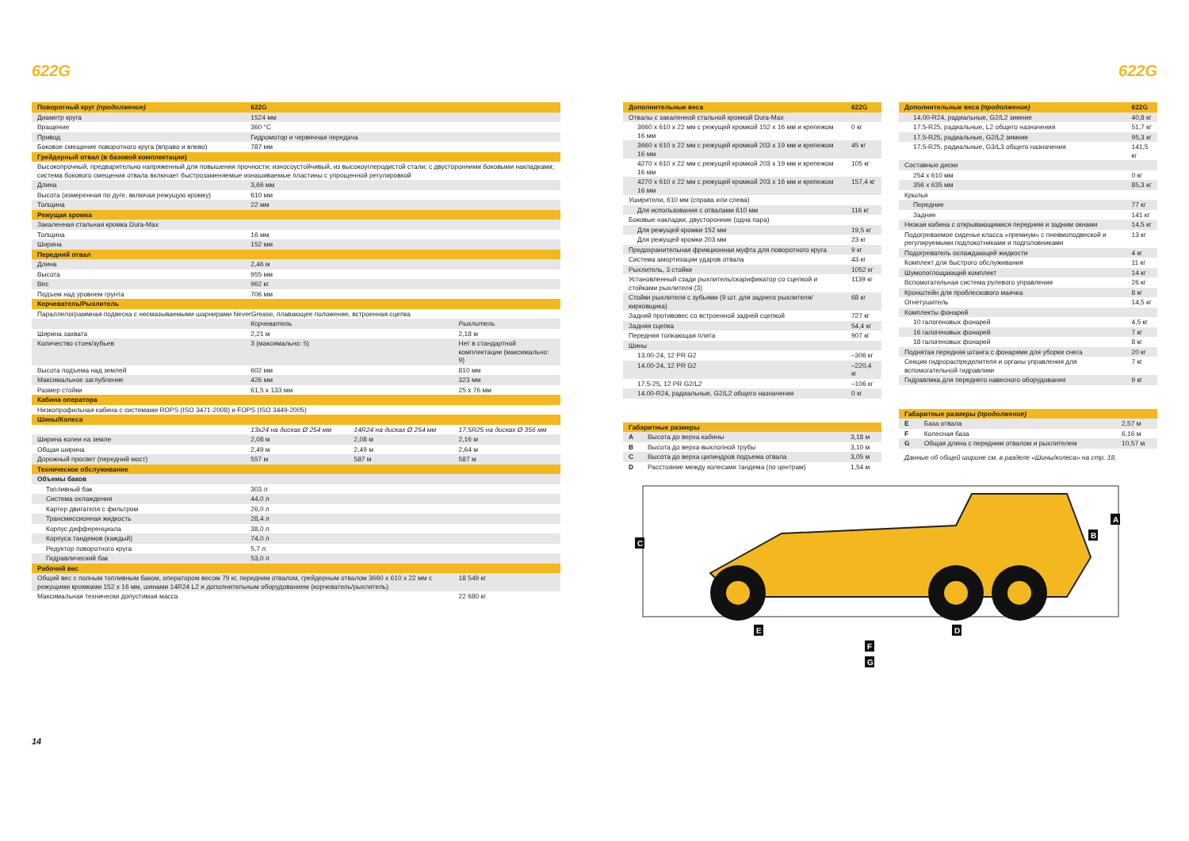622G 622G
| Поворотный круг (продолжение) | 622G | | |
| --- | --- | --- | --- |
| Диаметр круга | 1524 мм | | |
| Вращение | 360 °C | | |
| Привод | Гидромотор и червячная передача | | |
| Боковое смещение поворотного круга (вправо и влево) | 787 мм | | |
| Грейдерный отвал (в базовой комплектации) | | | |
| Высокопрочный, предварительно напряженный для повышения прочности; износоустойчивый, из высокоуглеродистой стали; с двусторонними боковыми накладками; система бокового смещения отвала включает быстрозаменяемые изнашиваемые пластины с упрощенной регулировкой | | | |
| Длина | 3,66 мм | | |
| Высота (измеренная по дуге, включая режущую кромку) | 610 мм | | |
| Толщина | 22 мм | | |
| Режущая кромка | | | |
| Закаленная стальная кромка Dura-Max | | | |
| Толщина | 16 мм | | |
| Ширина | 152 мм | | |
| Передний отвал | | | |
| Длина | 2,46 м | | |
| Высота | 955 мм | | |
| Вес | 962 кг | | |
| Подъем над уровнем грунта | 706 мм | | |
| Корчеватель/Рыхлитель | | | |
| Параллелограммная подвеска с несмазываемыми шарнирами NeverGrease, плавающее положение, встроенная сцепка | | | |
| | Корчеватель | | Рыхлитель |
| Ширина захвата | 2,21 м | | 2,18 м |
| Количество стоек/зубьев | 3 (максимально: 5) | | Нет в стандартной комплектации (максимально: 9) |
| Высота подъема над землей | 602 мм | | 810 мм |
| Максимальное заглубление | 426 мм | | 323 мм |
| Размер стойки | 61,5 x 133 мм | | 25 x 76 мм |
| Кабина оператора | | | |
| Низкопрофильная кабина с системами ROPS (ISO 3471-2008) и FOPS (ISO 3449-2005) | | | |
| Шины/Колеса | | | |
| | 13x24 на дисках Ø 254 мм | 14R24 на дисках Ø 254 мм | 17.5R25 на дисках Ø 356 мм |
| Ширина колеи на земле | 2,08 м | 2,08 м | 2,16 м |
| Общая ширина | 2,49 м | 2,49 м | 2,64 м |
| Дорожный просвет (передний мост) | 557 м | 587 м | 587 м |
| Техническое обслуживание | | | |
| Объемы баков | | | |
| Топливный бак | 303 л | | |
| Система охлаждения | 44,0 л | | |
| Картер двигателя с фильтром | 26,0 л | | |
| Трансмиссионная жидкость | 28,4 л | | |
| Корпус дифференциала | 38,0 л | | |
| Корпуса тандемов (каждый) | 74,0 л | | |
| Редуктор поворотного круга | 5,7 л | | |
| Гидравлический бак | 53,0 л | | |
| Рабочий вес | | | |
| Общий вес с полным топливным баком, оператором весом 79 кг, передним отвалом, грейдерным отвалом 3660 x 610 x 22 мм с режущими кромками 152 x 16 мм, шинами 14R24 L2 и дополнительным оборудованием (корчеватель/рыхлитель) | | | 18 549 кг |
| Максимальная технически допустимая масса | | | 22 680 кг |
14
| Дополнительные веса | 622G |
| --- | --- |
| Отвалы с закаленной стальной кромкой Dura-Max | |
| 3660 x 610 x 22 мм с режущей кромкой 152 x 16 мм и крепежом 16 мм | 0 кг |
| 3660 x 610 x 22 мм с режущей кромкой 203 x 19 мм и крепежом 16 мм | 45 кг |
| 4270 x 610 x 22 мм с режущей кромкой 203 x 19 мм и крепежом 16 мм | 105 кг |
| 4270 x 610 x 22 мм с режущей кромкой 203 x 16 мм и крепежом 16 мм | 157,4 кг |
| Уширители, 610 мм (справа или слева) | |
| Для использования с отвалами 610 мм | 116 кг |
| Боковые накладки, двусторонние (одна пара) | |
| Для режущей кромки 152 мм | 19,5 кг |
| Для режущей кромки 203 мм | 23 кг |
| Предохранительная фрикционная муфта для поворотного круга | 9 кг |
| Система амортизации ударов отвала | 43 кг |
| Рыхлитель, 3 стойки | 1052 кг |
| Установленный сзади рыхлитель/скарификатор со сцепкой и стойками рыхлителя (3) | 1139 кг |
| Стойки рыхлителя с зубьями (9 шт. для заднего рыхлителя/кирковщика) | 68 кг |
| Задний противовес со встроенной задней сцепкой | 727 кг |
| Задняя сцепка | 54,4 кг |
| Передняя толкающая плита | 907 кг |
| Шины | |
| 13.00-24, 12 PR G2 | –306 кг |
| 14.00-24, 12 PR G2 | –220,4 кг |
| 17.5-25, 12 PR G2/L2 | –106 кг |
| 14.00-R24, радиальные, G2/L2 общего назначения | 0 кг |
| Габаритные размеры | | |
| --- | --- | --- |
| A | Высота до верха кабины | 3,18 м |
| B | Высота до верха выхлопной трубы | 3,10 м |
| C | Высота до верха цилиндров подъема отвала | 3,05 м |
| D | Расстояние между колесами тандема (по центрам) | 1,54 м |
| Дополнительные веса (продолжение) | 622G |
| --- | --- |
| 14.00-R24, радиальные, G2/L2 зимние | 40,8 кг |
| 17.5-R25, радиальные, L2 общего назначения | 51,7 кг |
| 17.5-R25, радиальные, G2/L2 зимние | 95,3 кг |
| 17.5-R25, радиальные, G3/L3 общего назначения | 141,5 кг |
| Составные диски | |
| 254 x 610 мм | 0 кг |
| 356 x 635 мм | 85,3 кг |
| Крылья | |
| Передние | 77 кг |
| Задние | 141 кг |
| Низкая кабина с открывающимися передним и задним окнами | 14,5 кг |
| Подогреваемое сиденье класса «премиум» с пневмоподвеской и регулируемыми подлокотниками и подголовниками | 13 кг |
| Подогреватель охлаждающей жидкости | 4 кг |
| Комплект для быстрого обслуживания | 11 кг |
| Шумопоглощающий комплект | 14 кг |
| Вспомогательная система рулевого управления | 26 кг |
| Кронштейн для проблескового маячка | 8 кг |
| Огнетушитель | 14,5 кг |
| Комплекты фонарей | |
| 10 галогеновых фонарей | 4,5 кг |
| 16 галогеновых фонарей | 7 кг |
| 18 галогеновых фонарей | 8 кг |
| Поднятая передняя штанга с фонарями для уборки снега | 20 кг |
| Секция гидрораспределителя и органы управления для вспомогательной гидравлики | 7 кг |
| Гидравлика для переднего навесного оборудования | 9 кг |
| Габаритные размеры (продолжение) | | |
| --- | --- | --- |
| E | База отвала | 2,57 м |
| F | Колесная база | 6,16 м |
| G | Общая длина с передним отвалом и рыхлителем | 10,57 м |
Данные об общей ширине см. в разделе «Шины/колеса» на стр. 18.
C
A
B
E
D
F
G